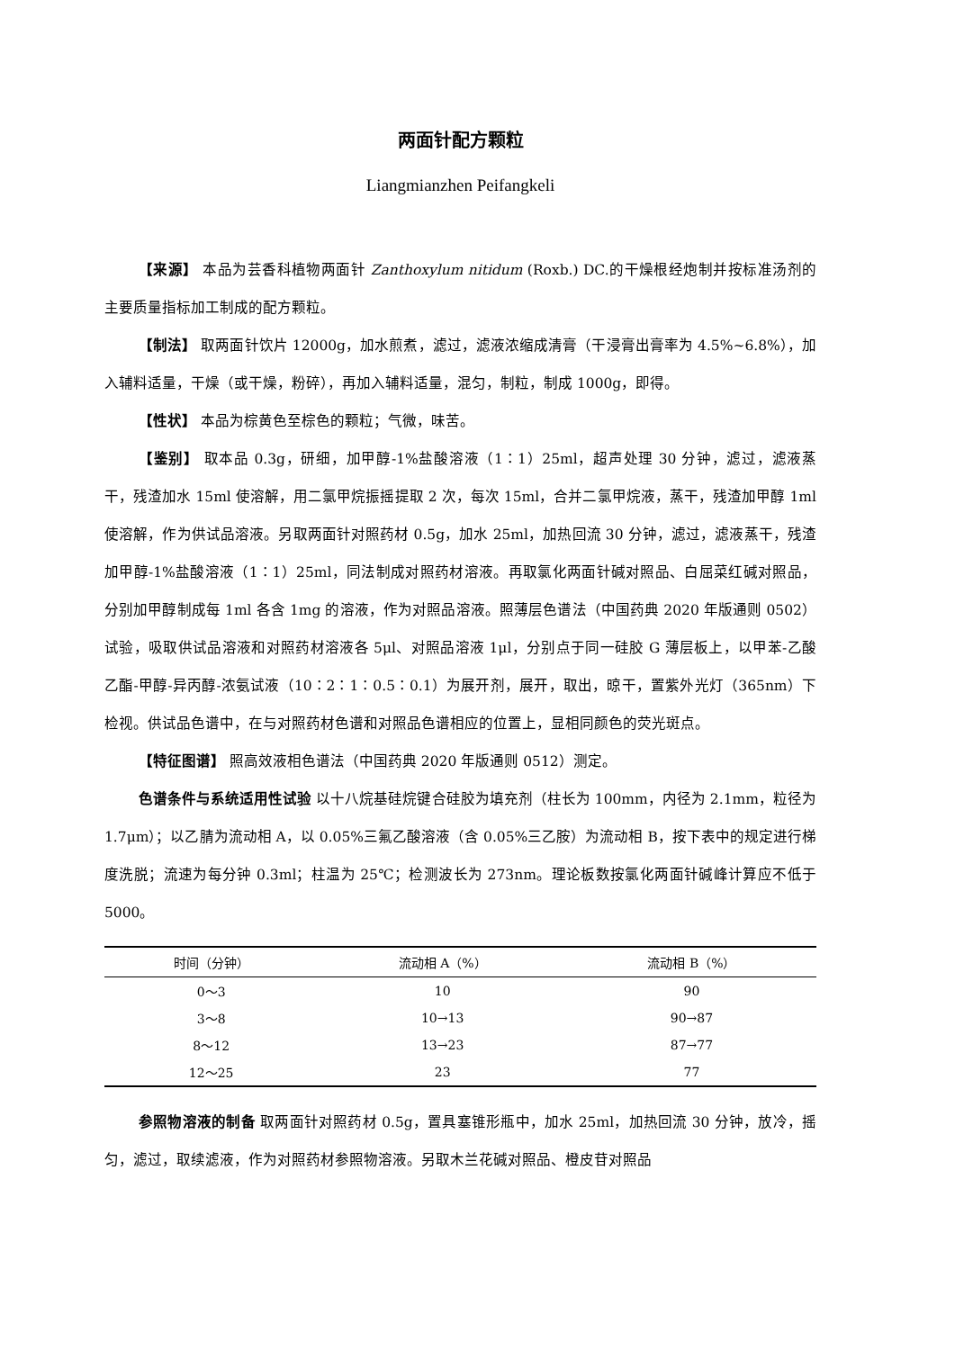两面针配方颗粒
Liangmianzhen Peifangkeli
【来源】 本品为芸香科植物两面针 Zanthoxylum nitidum (Roxb.) DC.的干燥根经炮制并按标准汤剂的主要质量指标加工制成的配方颗粒。
【制法】 取两面针饮片 12000g，加水煎煮，滤过，滤液浓缩成清膏（干浸膏出膏率为 4.5%~6.8%），加入辅料适量，干燥（或干燥，粉碎），再加入辅料适量，混匀，制粒，制成 1000g，即得。
【性状】 本品为棕黄色至棕色的颗粒；气微，味苦。
【鉴别】 取本品 0.3g，研细，加甲醇-1%盐酸溶液（1∶1）25ml，超声处理 30 分钟，滤过，滤液蒸干，残渣加水 15ml 使溶解，用二氯甲烷振摇提取 2 次，每次 15ml，合并二氯甲烷液，蒸干，残渣加甲醇 1ml 使溶解，作为供试品溶液。另取两面针对照药材 0.5g，加水 25ml，加热回流 30 分钟，滤过，滤液蒸干，残渣加甲醇-1%盐酸溶液（1∶1）25ml，同法制成对照药材溶液。再取氯化两面针碱对照品、白屈菜红碱对照品，分别加甲醇制成每 1ml 各含 1mg 的溶液，作为对照品溶液。照薄层色谱法（中国药典 2020 年版通则 0502）试验，吸取供试品溶液和对照药材溶液各 5μl、对照品溶液 1μl，分别点于同一硅胶 G 薄层板上，以甲苯-乙酸乙酯-甲醇-异丙醇-浓氨试液（10∶2∶1∶0.5∶0.1）为展开剂，展开，取出，晾干，置紫外光灯（365nm）下检视。供试品色谱中，在与对照药材色谱和对照品色谱相应的位置上，显相同颜色的荧光斑点。
【特征图谱】 照高效液相色谱法（中国药典 2020 年版通则 0512）测定。
色谱条件与系统适用性试验 以十八烷基硅烷键合硅胶为填充剂（柱长为 100mm，内径为 2.1mm，粒径为 1.7μm）；以乙腈为流动相 A，以 0.05%三氟乙酸溶液（含 0.05%三乙胺）为流动相 B，按下表中的规定进行梯度洗脱；流速为每分钟 0.3ml；柱温为 25℃；检测波长为 273nm。理论板数按氯化两面针碱峰计算应不低于 5000。
| 时间（分钟） | 流动相 A（%） | 流动相 B（%） |
| --- | --- | --- |
| 0～3 | 10 | 90 |
| 3～8 | 10→13 | 90→87 |
| 8～12 | 13→23 | 87→77 |
| 12～25 | 23 | 77 |
参照物溶液的制备 取两面针对照药材 0.5g，置具塞锥形瓶中，加水 25ml，加热回流 30 分钟，放冷，摇匀，滤过，取续滤液，作为对照药材参照物溶液。另取木兰花碱对照品、橙皮苷对照品